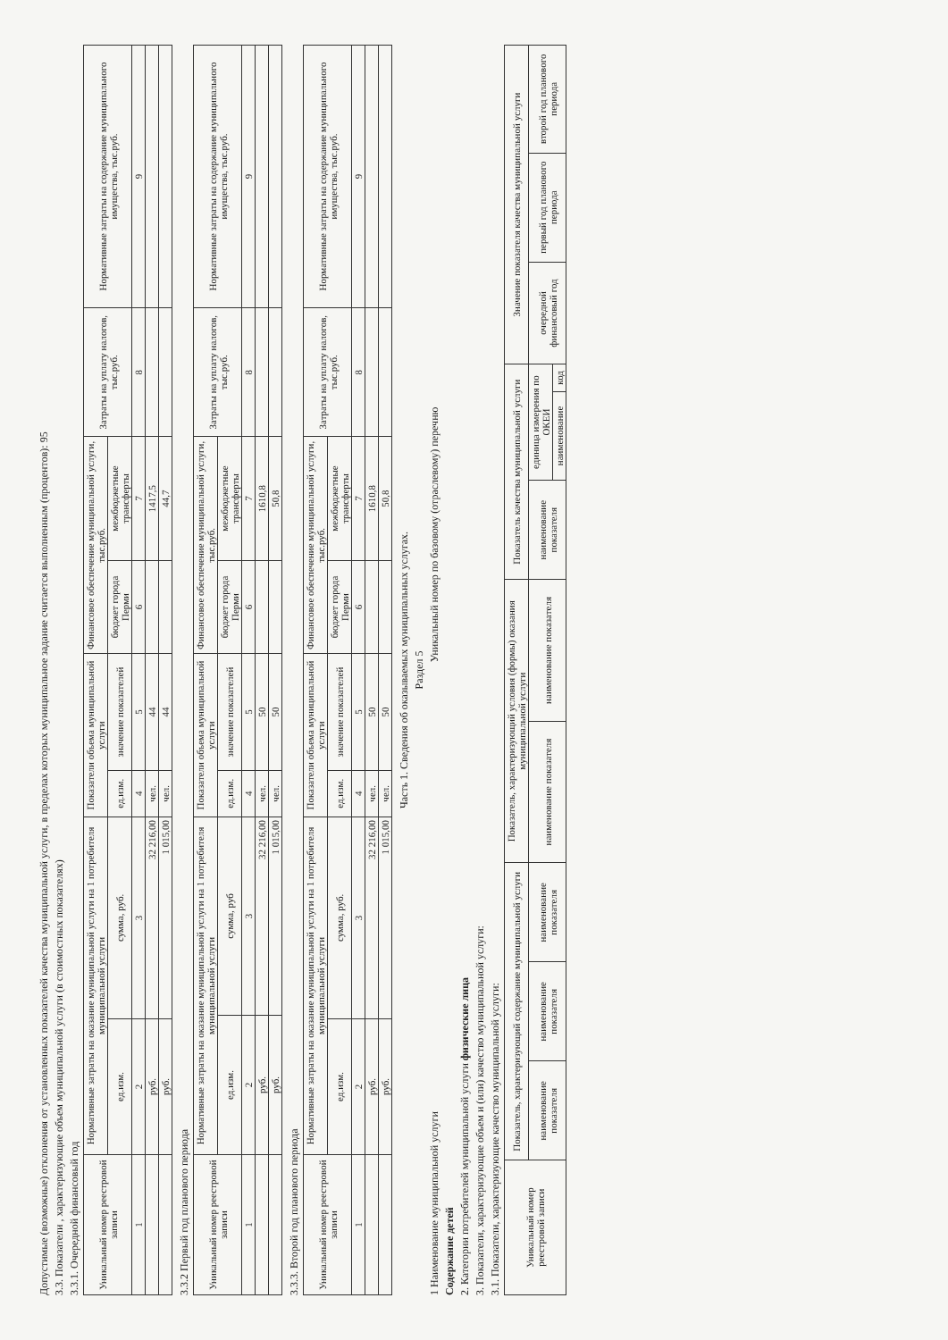Допустимые (возможные) отклонения от установленных показателей качества муниципальной услуги, в пределах которых муниципальное задание считается выполненным (процентов): 95
3.3. Показатели , характеризующие объем муниципальной услуги (в стоимостных показателях)
3.3.1. Очередной финансовый год
| Уникальный номер реестровой записи | Нормативные затраты на оказание муниципальной услуги на 1 потребителя муниципальной услуги | | Показатели объема муниципальной услуги | | Финансовое обеспечение муниципальной услуги, тыс.руб. | | Затраты на уплату налогов, тыс.руб. | Нормативные затраты на содержание муниципального имущества, тыс.руб. |
| --- | --- | --- | --- | --- | --- | --- | --- | --- |
| | ед.изм. | сумма, руб. | ед.изм. | значение показателей | бюджет города Перми | межбюджетные трансферты | | |
| 1 | 2 | 3 | 4 | 5 | 6 | 7 | 8 | 9 |
| | руб. | 32 216,00 | чел. | 44 | | 1417,5 | | |
| | руб. | 1 015,00 | чел. | 44 | | 44,7 | | |
3.3.2 Первый год планового периода
| Уникальный номер реестровой записи | Нормативные затраты на оказание муниципальной услуги на 1 потребителя муниципальной услуги | | Показатели объема муниципальной услуги | | Финансовое обеспечение муниципальной услуги, тыс.руб. | | Затраты на уплату налогов, тыс.руб. | Нормативные затраты на содержание муниципального имущества, тыс.руб. |
| --- | --- | --- | --- | --- | --- | --- | --- | --- |
| | ед.изм. | сумма, руб | ед.изм. | значение показателей | бюджет города Перми | межбюджетные трансферты | | |
| 1 | 2 | 3 | 4 | 5 | 6 | 7 | 8 | 9 |
| | руб. | 32 216,00 | чел. | 50 | | 1610,8 | | |
| | руб. | 1 015,00 | чел. | 50 | | 50,8 | | |
3.3.3. Второй год планового периода
| Уникальный номер реестровой записи | Нормативные затраты на оказание муниципальной услуги на 1 потребителя муниципальной услуги | | Показатели объема муниципальной услуги | | Финансовое обеспечение муниципальной услуги, тыс.руб. | | Затраты на уплату налогов, тыс.руб. | Нормативные затраты на содержание муниципального имущества, тыс.руб. |
| --- | --- | --- | --- | --- | --- | --- | --- | --- |
| | ед.изм. | сумма, руб. | ед.изм. | значение показателей | бюджет города Перми | межбюджетные трансферты | | |
| 1 | 2 | 3 | 4 | 5 | 6 | 7 | 8 | 9 |
| | руб. | 32 216,00 | чел. | 50 | | 1610,8 | | |
| | руб. | 1 015,00 | чел. | 50 | | 50,8 | | |
Часть 1. Сведения об оказываемых муниципальных услугах.
Раздел 5
1 Наименование муниципальной услуги Уникальный номер по базовому (отраслевому) перечню
Содержание детей
2. Категории потребителей муниципальной услуги физические лица
3. Показатели, характеризующие объем и (или) качество муниципальной услуги:
3.1. Показатели, характеризующие качество муниципальной услуги:
| Уникальный номер реестровой записи | Показатель, характеризующий содержание муниципальной услуги | | | Показатель, характеризующий условия (формы) оказания муниципальной услуги | | Показатель качества муниципальной услуги | | | Значение показателя качества муниципальной услуги | | |
| --- | --- | --- | --- | --- | --- | --- | --- | --- | --- | --- | --- |
| | наименование показателя | наименование показателя | наименование показателя | наименование показателя | наименование показателя | наименование показателя | единица измерения по ОКЕИ | | очередной финансовый год | первый год планового периода | второй год планового периода |
| | | | | | | | наименование | код | | | |